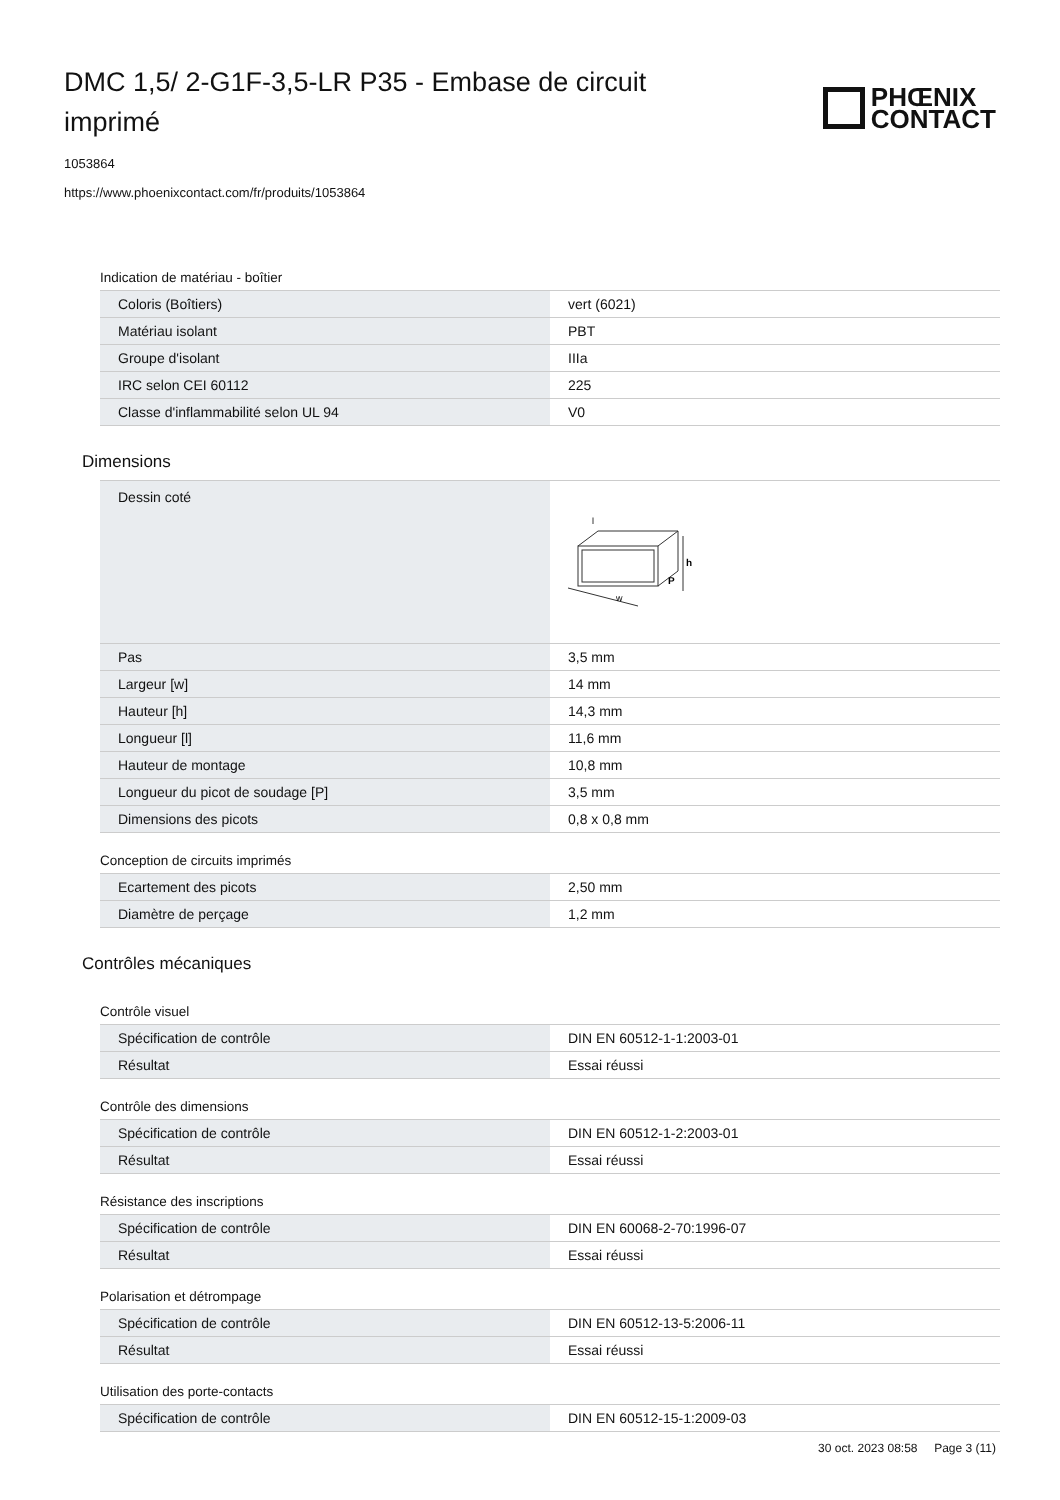DMC 1,5/ 2-G1F-3,5-LR P35 - Embase de circuit imprimé
PHŒNIX
CONTACT
1053864
https://www.phoenixcontact.com/fr/produits/1053864
Indication de matériau - boîtier
| Coloris (Boîtiers) | vert (6021) |
| Matériau isolant | PBT |
| Groupe d'isolant | IIIa |
| IRC selon CEI 60112 | 225 |
| Classe d'inflammabilité selon UL 94 | V0 |
Dimensions
| Dessin coté | w h P l |
| Pas | 3,5 mm |
| Largeur [w] | 14 mm |
| Hauteur [h] | 14,3 mm |
| Longueur [l] | 11,6 mm |
| Hauteur de montage | 10,8 mm |
| Longueur du picot de soudage [P] | 3,5 mm |
| Dimensions des picots | 0,8 x 0,8 mm |
Conception de circuits imprimés
| Ecartement des picots | 2,50 mm |
| Diamètre de perçage | 1,2 mm |
Contrôles mécaniques
Contrôle visuel
| Spécification de contrôle | DIN EN 60512-1-1:2003-01 |
| Résultat | Essai réussi |
Contrôle des dimensions
| Spécification de contrôle | DIN EN 60512-1-2:2003-01 |
| Résultat | Essai réussi |
Résistance des inscriptions
| Spécification de contrôle | DIN EN 60068-2-70:1996-07 |
| Résultat | Essai réussi |
Polarisation et détrompage
| Spécification de contrôle | DIN EN 60512-13-5:2006-11 |
| Résultat | Essai réussi |
Utilisation des porte-contacts
| Spécification de contrôle | DIN EN 60512-15-1:2009-03 |
30 oct. 2023 08:58 Page 3 (11)